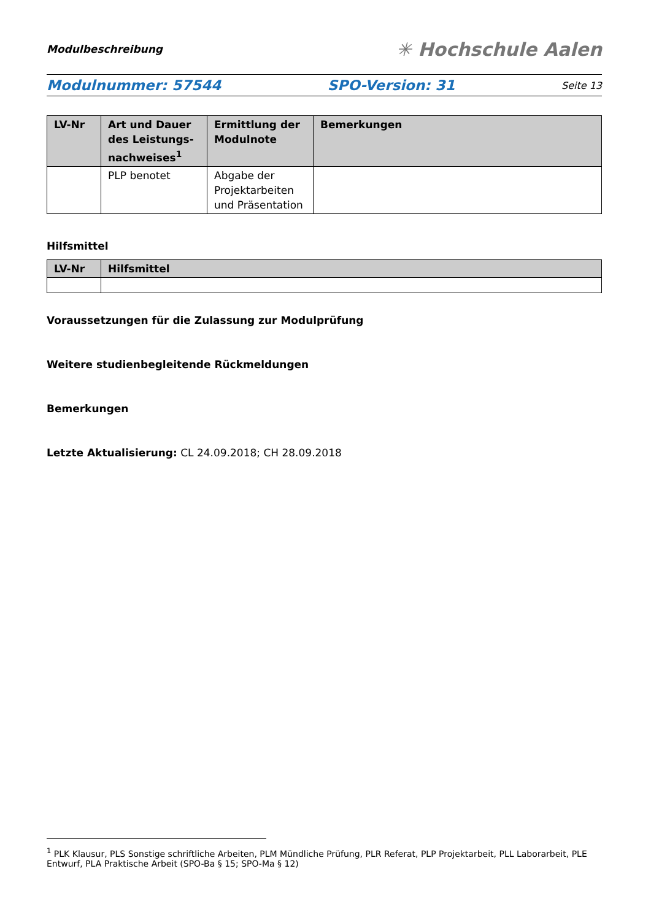Modulbeschreibung ✳ Hochschule Aalen
Modulnummer: 57544 SPO-Version: 31 Seite 13
| LV-Nr | Art und Dauer des Leistungs­nachweises<sup>1</sup> | Ermittlung der Modulnote | Bemerkungen |
| --- | --- | --- | --- |
| | PLP benotet | Abgabe der Projektarbeiten und Präsentation | |
Hilfsmittel
| LV-Nr | Hilfsmittel |
| --- | --- |
Voraussetzungen für die Zulassung zur Modulprüfung
Weitere studienbegleitende Rückmeldungen
Bemerkungen
Letzte Aktualisierung: CL 24.09.2018; CH 28.09.2018
<sup>1</sup> PLK Klausur, PLS Sonstige schriftliche Arbeiten, PLM Mündliche Prüfung, PLR Referat, PLP Projektarbeit, PLL Laborarbeit, PLE Entwurf, PLA Praktische Arbeit (SPO-Ba § 15; SPO-Ma § 12)